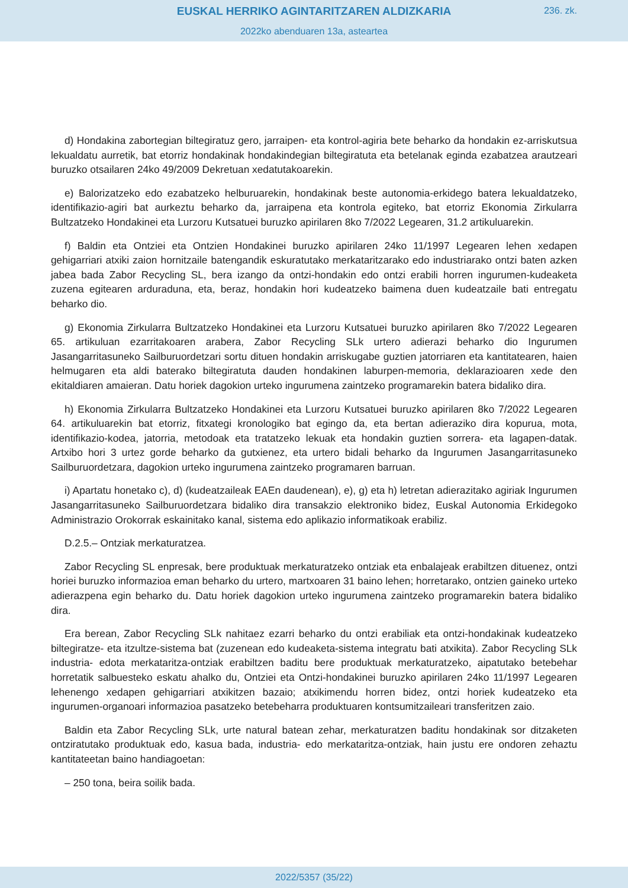EUSKAL HERRIKO AGINTARITZAREN ALDIZKARIA
236. zk.
2022ko abenduaren 13a, asteartea
d) Hondakina zabortegian biltegiratuz gero, jarraipen- eta kontrol-agiria bete beharko da hondakin ez-arriskutsua lekualdatu aurretik, bat etorriz hondakinak hondakindegian biltegiratuta eta betelanak eginda ezabatzea arautzeari buruzko otsailaren 24ko 49/2009 Dekretuan xedatutakoarekin.
e) Balorizatzeko edo ezabatzeko helburuarekin, hondakinak beste autonomia-erkidego batera lekualdatzeko, identifikazio-agiri bat aurkeztu beharko da, jarraipena eta kontrola egiteko, bat etorriz Ekonomia Zirkularra Bultzatzeko Hondakinei eta Lurzoru Kutsatuei buruzko apirilaren 8ko 7/2022 Legearen, 31.2 artikuluarekin.
f) Baldin eta Ontziei eta Ontzien Hondakinei buruzko apirilaren 24ko 11/1997 Legearen lehen xedapen gehigarriari atxiki zaion hornitzaile batengandik eskuratutako merkataritzarako edo industriarako ontzi baten azken jabea bada Zabor Recycling SL, bera izango da ontzi-hondakin edo ontzi erabili horren ingurumen-kudeaketa zuzena egitearen arduraduna, eta, beraz, hondakin hori kudeatzeko baimena duen kudeatzaile bati entregatu beharko dio.
g) Ekonomia Zirkularra Bultzatzeko Hondakinei eta Lurzoru Kutsatuei buruzko apirilaren 8ko 7/2022 Legearen 65. artikuluan ezarritakoaren arabera, Zabor Recycling SLk urtero adierazi beharko dio Ingurumen Jasangarritasuneko Sailburuordetzari sortu dituen hondakin arriskugabe guztien jatorriaren eta kantitatearen, haien helmugaren eta aldi baterako biltegiratuta dauden hondakinen laburpen-memoria, deklarazioaren xede den ekitaldiaren amaieran. Datu horiek dagokion urteko ingurumena zaintzeko programarekin batera bidaliko dira.
h) Ekonomia Zirkularra Bultzatzeko Hondakinei eta Lurzoru Kutsatuei buruzko apirilaren 8ko 7/2022 Legearen 64. artikuluarekin bat etorriz, fitxategi kronologiko bat egingo da, eta bertan adieraziko dira kopurua, mota, identifikazio-kodea, jatorria, metodoak eta tratatzeko lekuak eta hondakin guztien sorrera- eta lagapen-datak. Artxibo hori 3 urtez gorde beharko da gutxienez, eta urtero bidali beharko da Ingurumen Jasangarritasuneko Sailburuordetzara, dagokion urteko ingurumena zaintzeko programaren barruan.
i) Apartatu honetako c), d) (kudeatzaileak EAEn daudenean), e), g) eta h) letretan adierazitako agiriak Ingurumen Jasangarritasuneko Sailburuordetzara bidaliko dira transakzio elektroniko bidez, Euskal Autonomia Erkidegoko Administrazio Orokorrak eskainitako kanal, sistema edo aplikazio informatikoak erabiliz.
D.2.5.– Ontziak merkaturatzea.
Zabor Recycling SL enpresak, bere produktuak merkaturatzeko ontziak eta enbalajeak erabiltzen dituenez, ontzi horiei buruzko informazioa eman beharko du urtero, martxoaren 31 baino lehen; horretarako, ontzien gaineko urteko adierazpena egin beharko du. Datu horiek dagokion urteko ingurumena zaintzeko programarekin batera bidaliko dira.
Era berean, Zabor Recycling SLk nahitaez ezarri beharko du ontzi erabiliak eta ontzi-hondakinak kudeatzeko biltegiratze- eta itzultze-sistema bat (zuzenean edo kudeaketa-sistema integratu bati atxikita). Zabor Recycling SLk industria- edota merkataritza-ontziak erabiltzen baditu bere produktuak merkaturatzeko, aipatutako betebehar horretatik salbuesteko eskatu ahalko du, Ontziei eta Ontzi-hondakinei buruzko apirilaren 24ko 11/1997 Legearen lehenengo xedapen gehigarriari atxikitzen bazaio; atxikimendu horren bidez, ontzi horiek kudeatzeko eta ingurumen-organoari informazioa pasatzeko betebeharra produktuaren kontsumitzaileari transferitzen zaio.
Baldin eta Zabor Recycling SLk, urte natural batean zehar, merkaturatzen baditu hondakinak sor ditzaketen ontziratutako produktuak edo, kasua bada, industria- edo merkataritza-ontziak, hain justu ere ondoren zehaztu kantitateetan baino handiagoetan:
– 250 tona, beira soilik bada.
2022/5357 (35/22)